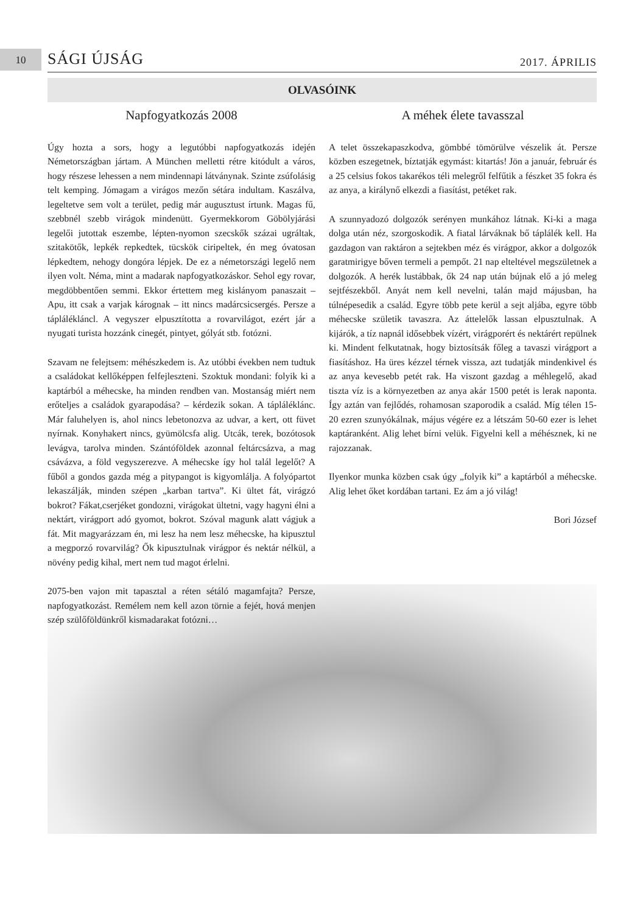10 SÁGI ÚJSÁG 2017. ÁPRILIS
OLVASÓINK
Napfogyatkozás 2008
Úgy hozta a sors, hogy a legutóbbi napfogyatkozás idején Németországban jártam. A München melletti rétre kitódult a város, hogy részese lehessen a nem mindennapi látványnak. Szinte zsúfolásig telt kemping. Jómagam a virágos mezőn sétára indultam. Kaszálva, legeltetve sem volt a terület, pedig már augusztust írtunk. Magas fű, szebbnél szebb virágok mindenütt. Gyermekkorom Göbölyjárási legelői jutottak eszembe, lépten-nyomon szecskők százai ugráltak, szitakötők, lepkék repkedtek, tücskök ciripeltek, én meg óvatosan lépkedtem, nehogy dongóra lépjek. De ez a németországi legelő nem ilyen volt. Néma, mint a madarak napfogyatkozáskor. Sehol egy rovar, megdöbbentően semmi. Ekkor értettem meg kislányom panaszait – Apu, itt csak a varjak kárognak – itt nincs madárcsicsergés. Persze a táplálékláncl. A vegyszer elpusztította a rovarvilágot, ezért jár a nyugati turista hozzánk cinegét, pintyet, gólyát stb. fotózni.
Szavam ne felejtsem: méhészkedem is. Az utóbbi években nem tudtuk a családokat kellőképpen felfejleszteni. Szoktuk mondani: folyik ki a kaptárból a méhecske, ha minden rendben van. Mostanság miért nem erőteljes a családok gyarapodása? – kérdezik sokan. A tápláléklánc. Már faluhelyen is, ahol nincs lebetonozva az udvar, a kert, ott füvet nyírnak. Konyhakert nincs, gyümölcsfa alig. Utcák, terek, bozótosok levágva, tarolva minden. Szántóföldek azonnal feltárcsázva, a mag csávázva, a föld vegyszerezve. A méhecske így hol talál legelőt? A fűből a gondos gazda még a pitypangot is kigyomlálja. A folyópartot lekaszálják, minden szépen „karban tartva”. Ki ültet fát, virágzó bokrot? Fákat,cserjéket gondozni, virágokat ültetni, vagy hagyni élni a nektárt, virágport adó gyomot, bokrot. Szóval magunk alatt vágjuk a fát. Mit magyarázzam én, mi lesz ha nem lesz méhecske, ha kipusztul a megporzó rovarvilág? Ők kipusztulnak virágpor és nektár nélkül, a növény pedig kihal, mert nem tud magot érlelni.
2075-ben vajon mit tapasztal a réten sétáló magamfajta? Persze, napfogyatkozást. Remélem nem kell azon törnie a fejét, hová menjen szép szülőföldünkről kismadarakat fotózni…
A méhek élete tavasszal
A telet összekapaszkodva, gömbbé tömörülve vészelik át. Persze közben eszegetnek, bíztatják egymást: kitartás! Jön a január, február és a 25 celsius fokos takarékos téli melegről felfűtik a fészket 35 fokra és az anya, a királynő elkezdi a fiasítást, petéket rak.
A szunnyadozó dolgozók serényen munkához látnak. Ki-ki a maga dolga után néz, szorgoskodik. A fiatal lárváknak bő táplálék kell. Ha gazdagon van raktáron a sejtekben méz és virágpor, akkor a dolgozók garatmirigye bőven termeli a pempőt. 21 nap elteltével megszületnek a dolgozók. A herék lustábbak, ők 24 nap után bújnak elő a jó meleg sejtfészekből. Anyát nem kell nevelni, talán majd májusban, ha túlnépesedik a család. Egyre több pete kerül a sejt aljába, egyre több méhecske születik tavaszra. Az áttelelők lassan elpusztulnak. A kijárók, a tíz napnál idősebbek vízért, virágporért és nektárért repülnek ki. Mindent felkutatnak, hogy biztosítsák főleg a tavaszi virágport a fiasításhoz. Ha üres kézzel térnek vissza, azt tudatják mindenkivel és az anya kevesebb petét rak. Ha viszont gazdag a méhlegelő, akad tiszta víz is a környezetben az anya akár 1500 petét is lerak naponta. Így aztán van fejlődés, rohamosan szaporodik a család. Míg télen 15-20 ezren szunyókálnak, május végére ez a létszám 50-60 ezer is lehet kaptáranként. Alig lehet bírni velük. Figyelni kell a méhésznek, ki ne rajozzanak.
Ilyenkor munka közben csak úgy „folyik ki” a kaptárból a méhecske. Alig lehet őket kordában tartani. Ez ám a jó világ!
Bori József